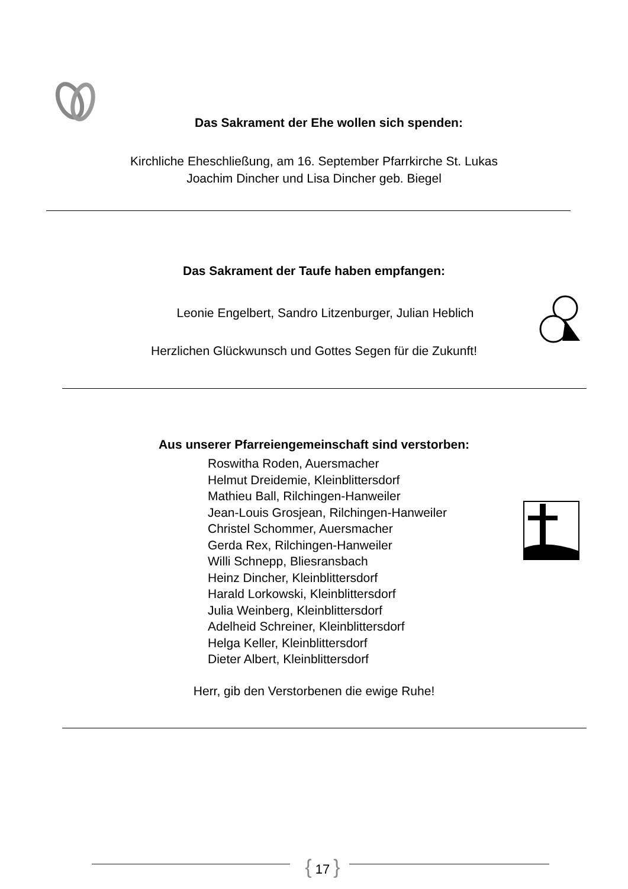Das Sakrament der Ehe wollen sich spenden:
Kirchliche Eheschließung, am 16. September Pfarrkirche St. Lukas
Joachim Dincher und Lisa Dincher geb. Biegel
Das Sakrament der Taufe haben empfangen:
Leonie Engelbert, Sandro Litzenburger, Julian Heblich
Herzlichen Glückwunsch und Gottes Segen für die Zukunft!
Aus unserer Pfarreiengemeinschaft sind verstorben:
Roswitha Roden, Auersmacher
Helmut Dreidemie, Kleinblittersdorf
Mathieu Ball, Rilchingen-Hanweiler
Jean-Louis Grosjean, Rilchingen-Hanweiler
Christel Schommer, Auersmacher
Gerda Rex, Rilchingen-Hanweiler
Willi Schnepp, Bliesransbach
Heinz Dincher, Kleinblittersdorf
Harald Lorkowski, Kleinblittersdorf
Julia Weinberg, Kleinblittersdorf
Adelheid Schreiner, Kleinblittersdorf
Helga Keller, Kleinblittersdorf
Dieter Albert, Kleinblittersdorf
Herr, gib den Verstorbenen die ewige Ruhe!
{ 17 }